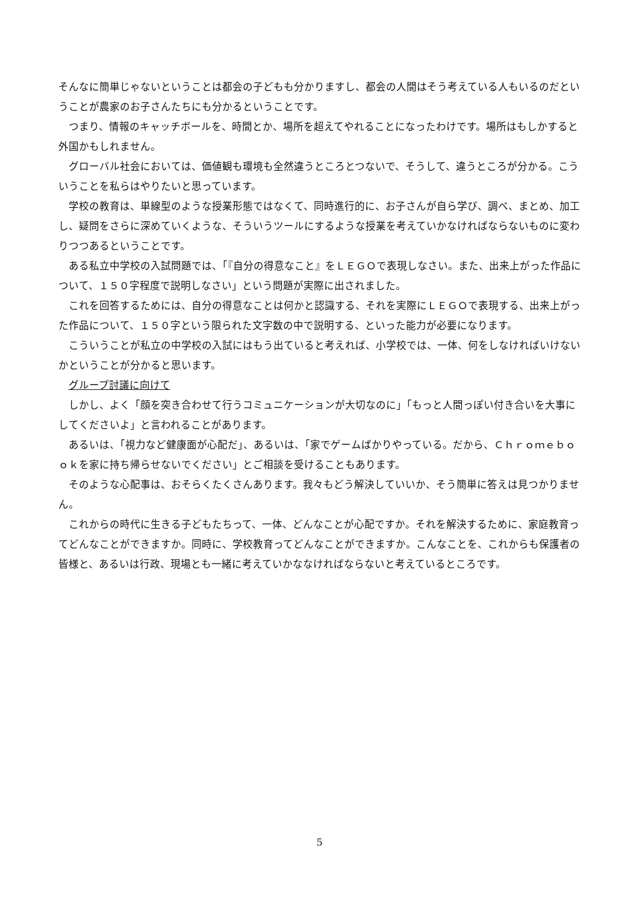そんなに簡単じゃないということは都会の子どもも分かりますし、都会の人間はそう考えている人もいるのだということが農家のお子さんたちにも分かるということです。
つまり、情報のキャッチボールを、時間とか、場所を超えてやれることになったわけです。場所はもしかすると外国かもしれません。
グローバル社会においては、価値観も環境も全然違うところとつないで、そうして、違うところが分かる。こういうことを私らはやりたいと思っています。
学校の教育は、単線型のような授業形態ではなくて、同時進行的に、お子さんが自ら学び、調べ、まとめ、加工し、疑問をさらに深めていくような、そういうツールにするような授業を考えていかなければならないものに変わりつつあるということです。
ある私立中学校の入試問題では、「『自分の得意なこと』をＬＥＧＯで表現しなさい。また、出来上がった作品について、１５０字程度で説明しなさい」という問題が実際に出されました。
これを回答するためには、自分の得意なことは何かと認識する、それを実際にＬＥＧＯで表現する、出来上がった作品について、１５０字という限られた文字数の中で説明する、といった能力が必要になります。
こういうことが私立の中学校の入試にはもう出ていると考えれば、小学校では、一体、何をしなければいけないかということが分かると思います。
グループ討議に向けて
しかし、よく「顔を突き合わせて行うコミュニケーションが大切なのに」「もっと人間っぽい付き合いを大事にしてくださいよ」と言われることがあります。
あるいは、「視力など健康面が心配だ」、あるいは、「家でゲームばかりやっている。だから、Ｃｈｒｏｍｅｂｏｏｋを家に持ち帰らせないでください」とご相談を受けることもあります。
そのような心配事は、おそらくたくさんあります。我々もどう解決していいか、そう簡単に答えは見つかりません。
これからの時代に生きる子どもたちって、一体、どんなことが心配ですか。それを解決するために、家庭教育ってどんなことができますか。同時に、学校教育ってどんなことができますか。こんなことを、これからも保護者の皆様と、あるいは行政、現場とも一緒に考えていかななければならないと考えているところです。
5